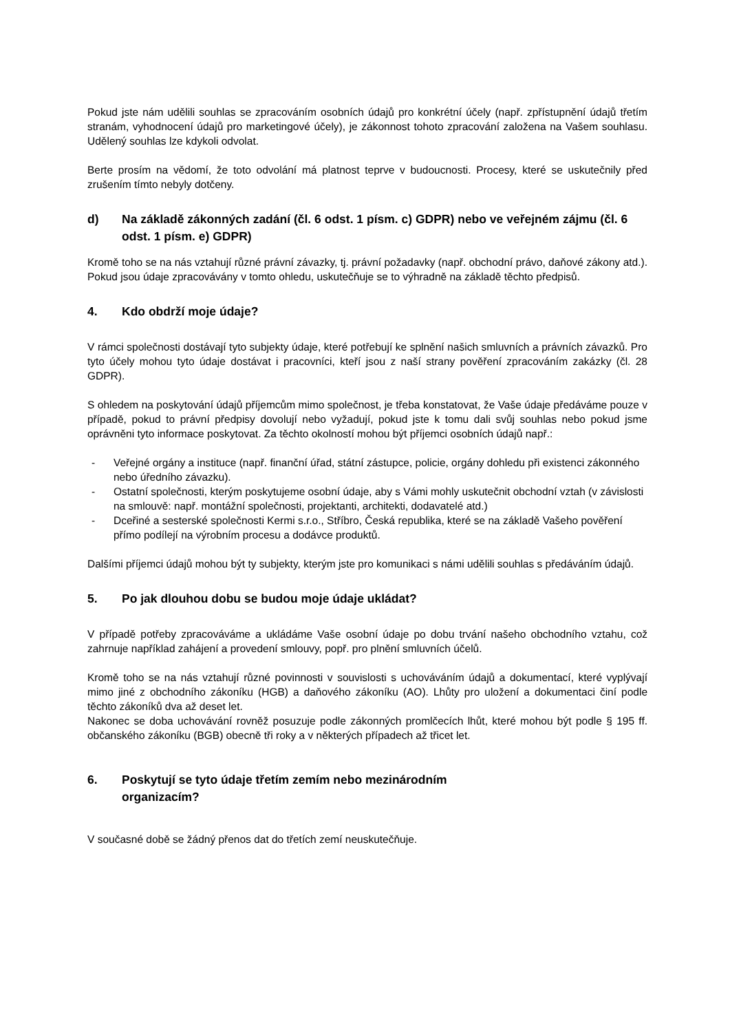Pokud jste nám udělili souhlas se zpracováním osobních údajů pro konkrétní účely (např. zpřístupnění údajů třetím stranám, vyhodnocení údajů pro marketingové účely), je zákonnost tohoto zpracování založena na Vašem souhlasu. Udělený souhlas lze kdykoli odvolat.
Berte prosím na vědomí, že toto odvolání má platnost teprve v budoucnosti. Procesy, které se uskutečnily před zrušením tímto nebyly dotčeny.
d) Na základě zákonných zadání (čl. 6 odst. 1 písm. c) GDPR) nebo ve veřejném zájmu (čl. 6 odst. 1 písm. e) GDPR)
Kromě toho se na nás vztahují různé právní závazky, tj. právní požadavky (např. obchodní právo, daňové zákony atd.). Pokud jsou údaje zpracovávány v tomto ohledu, uskutečňuje se to výhradně na základě těchto předpisů.
4. Kdo obdrží moje údaje?
V rámci společnosti dostávají tyto subjekty údaje, které potřebují ke splnění našich smluvních a právních závazků. Pro tyto účely mohou tyto údaje dostávat i pracovníci, kteří jsou z naší strany pověření zpracováním zakázky (čl. 28 GDPR).
S ohledem na poskytování údajů příjemcům mimo společnost, je třeba konstatovat, že Vaše údaje předáváme pouze v případě, pokud to právní předpisy dovolují nebo vyžadují, pokud jste k tomu dali svůj souhlas nebo pokud jsme oprávněni tyto informace poskytovat. Za těchto okolností mohou být příjemci osobních údajů např.:
- Veřejné orgány a instituce (např. finanční úřad, státní zástupce, policie, orgány dohledu při existenci zákonného nebo úředního závazku).
- Ostatní společnosti, kterým poskytujeme osobní údaje, aby s Vámi mohly uskutečnit obchodní vztah (v závislosti na smlouvě: např. montážní společnosti, projektanti, architekti, dodavatelé atd.)
- Dceřiné a sesterské společnosti Kermi s.r.o., Stříbro, Česká republika, které se na základě Vašeho pověření přímo podílejí na výrobním procesu a dodávce produktů.
Dalšími příjemci údajů mohou být ty subjekty, kterým jste pro komunikaci s námi udělili souhlas s předáváním údajů.
5. Po jak dlouhou dobu se budou moje údaje ukládat?
V případě potřeby zpracováváme a ukládáme Vaše osobní údaje po dobu trvání našeho obchodního vztahu, což zahrnuje například zahájení a provedení smlouvy, popř. pro plnění smluvních účelů.
Kromě toho se na nás vztahují různé povinnosti v souvislosti s uchováváním údajů a dokumentací, které vyplývají mimo jiné z obchodního zákoníku (HGB) a daňového zákoníku (AO). Lhůty pro uložení a dokumentaci činí podle těchto zákoníků dva až deset let.
Nakonec se doba uchovávání rovněž posuzuje podle zákonných promlčecích lhůt, které mohou být podle § 195 ff. občanského zákoníku (BGB) obecně tři roky a v některých případech až třicet let.
6. Poskytují se tyto údaje třetím zemím nebo mezinárodním organizacím?
V současné době se žádný přenos dat do třetích zemí neuskutečňuje.